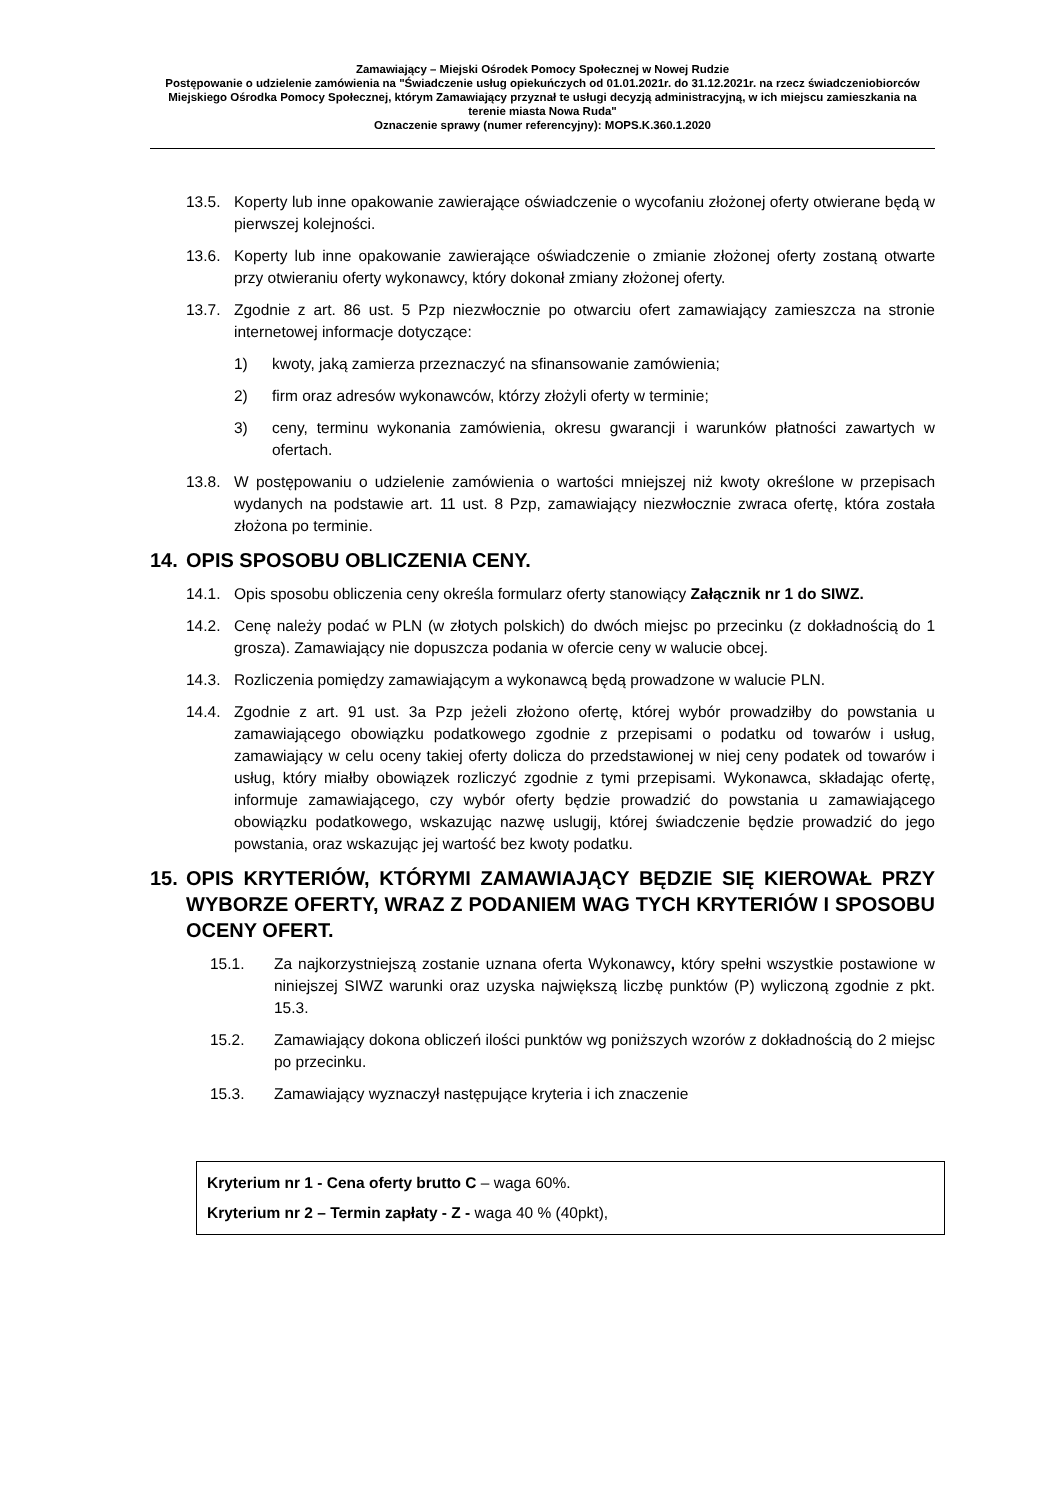Zamawiający – Miejski Ośrodek Pomocy Społecznej w Nowej Rudzie
Postępowanie o udzielenie zamówienia na "Świadczenie usług opiekuńczych od 01.01.2021r. do 31.12.2021r. na rzecz świadczeniobiorców Miejskiego Ośrodka Pomocy Społecznej, którym Zamawiający przyznał te usługi decyzją administracyjną, w ich miejscu zamieszkania na terenie miasta Nowa Ruda"
Oznaczenie sprawy (numer referencyjny): MOPS.K.360.1.2020
13.5. Koperty lub inne opakowanie zawierające oświadczenie o wycofaniu złożonej oferty otwierane będą w pierwszej kolejności.
13.6. Koperty lub inne opakowanie zawierające oświadczenie o zmianie złożonej oferty zostaną otwarte przy otwieraniu oferty wykonawcy, który dokonał zmiany złożonej oferty.
13.7. Zgodnie z art. 86 ust. 5 Pzp niezwłocznie po otwarciu ofert zamawiający zamieszcza na stronie internetowej informacje dotyczące:
1) kwoty, jaką zamierza przeznaczyć na sfinansowanie zamówienia;
2) firm oraz adresów wykonawców, którzy złożyli oferty w terminie;
3) ceny, terminu wykonania zamówienia, okresu gwarancji i warunków płatności zawartych w ofertach.
13.8. W postępowaniu o udzielenie zamówienia o wartości mniejszej niż kwoty określone w przepisach wydanych na podstawie art. 11 ust. 8 Pzp, zamawiający niezwłocznie zwraca ofertę, która została złożona po terminie.
14. OPIS SPOSOBU OBLICZENIA CENY.
14.1. Opis sposobu obliczenia ceny określa formularz oferty stanowiący Załącznik nr 1 do SIWZ.
14.2. Cenę należy podać w PLN (w złotych polskich) do dwóch miejsc po przecinku (z dokładnością do 1 grosza). Zamawiający nie dopuszcza podania w ofercie ceny w walucie obcej.
14.3. Rozliczenia pomiędzy zamawiającym a wykonawcą będą prowadzone w walucie PLN.
14.4. Zgodnie z art. 91 ust. 3a Pzp jeżeli złożono ofertę, której wybór prowadziłby do powstania u zamawiającego obowiązku podatkowego zgodnie z przepisami o podatku od towarów i usług, zamawiający w celu oceny takiej oferty dolicza do przedstawionej w niej ceny podatek od towarów i usług, który miałby obowiązek rozliczyć zgodnie z tymi przepisami. Wykonawca, składając ofertę, informuje zamawiającego, czy wybór oferty będzie prowadzić do powstania u zamawiającego obowiązku podatkowego, wskazując nazwę uslugij, której świadczenie będzie prowadzić do jego powstania, oraz wskazując jej wartość bez kwoty podatku.
15. OPIS KRYTERIÓW, KTÓRYMI ZAMAWIAJĄCY BĘDZIE SIĘ KIEROWAŁ PRZY WYBORZE OFERTY, WRAZ Z PODANIEM WAG TYCH KRYTERIÓW I SPOSOBU OCENY OFERT.
15.1. Za najkorzystniejszą zostanie uznana oferta Wykonawcy, który spełni wszystkie postawione w niniejszej SIWZ warunki oraz uzyska największą liczbę punktów (P) wyliczoną zgodnie z pkt. 15.3.
15.2. Zamawiający dokona obliczeń ilości punktów wg poniższych wzorów z dokładnością do 2 miejsc po przecinku.
15.3. Zamawiający wyznaczył następujące kryteria i ich znaczenie
Kryterium nr 1 - Cena oferty brutto C – waga 60%.
Kryterium nr 2 – Termin zapłaty - Z - waga 40 % (40pkt),